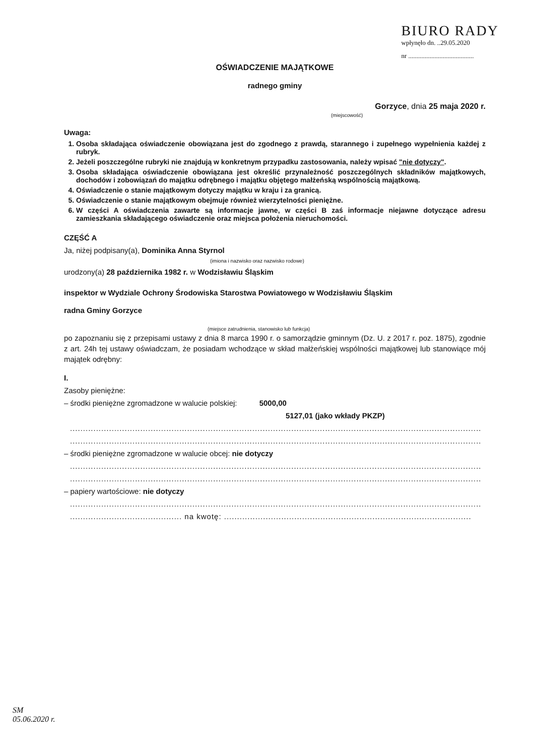BIURO RADY
wpłynęło dn. ..29.05.2020
nr ........................................
OŚWIADCZENIE MAJĄTKOWE
radnego gminy
Gorzyce, dnia 25 maja 2020 r.
(miejscowość)
Uwaga:
1. Osoba składająca oświadczenie obowiązana jest do zgodnego z prawdą, starannego i zupełnego wypełnienia każdej z rubryk.
2. Jeżeli poszczególne rubryki nie znajdują w konkretnym przypadku zastosowania, należy wpisać "nie dotyczy".
3. Osoba składająca oświadczenie obowiązana jest określić przynależność poszczególnych składników majątkowych, dochodów i zobowiązań do majątku odrębnego i majątku objętego małżeńską wspólnością majątkową.
4. Oświadczenie o stanie majątkowym dotyczy majątku w kraju i za granicą.
5. Oświadczenie o stanie majątkowym obejmuje również wierzytelności pieniężne.
6. W części A oświadczenia zawarte są informacje jawne, w części B zaś informacje niejawne dotyczące adresu zamieszkania składającego oświadczenie oraz miejsca położenia nieruchomości.
CZĘŚĆ A
Ja, niżej podpisany(a), Dominika Anna Styrnol
(imiona i nazwisko oraz nazwisko rodowe)
urodzony(a) 28 października 1982 r. w Wodzisławiu Śląskim
inspektor w Wydziale Ochrony Środowiska Starostwa Powiatowego w Wodzisławiu Śląskim
radna Gminy Gorzyce
(miejsce zatrudnienia, stanowisko lub funkcja)
po zapoznaniu się z przepisami ustawy z dnia 8 marca 1990 r. o samorządzie gminnym (Dz. U. z 2017 r. poz. 1875), zgodnie z art. 24h tej ustawy oświadczam, że posiadam wchodzące w skład małżeńskiej wspólności majątkowej lub stanowiące mój majątek odrębny:
I.
Zasoby pieniężne:
– środki pieniężne zgromadzone w walucie polskiej: 5000,00
5127,01 (jako wkłady PKZP)
..............................................................................................................................................................
..............................................................................................................................................................
– środki pieniężne zgromadzone w walucie obcej: nie dotyczy
..............................................................................................................................................................
..............................................................................................................................................................
– papiery wartościowe: nie dotyczy
..............................................................................................................................................................
........................................... na kwotę: ...............................................................................................
SM
05.06.2020 r.